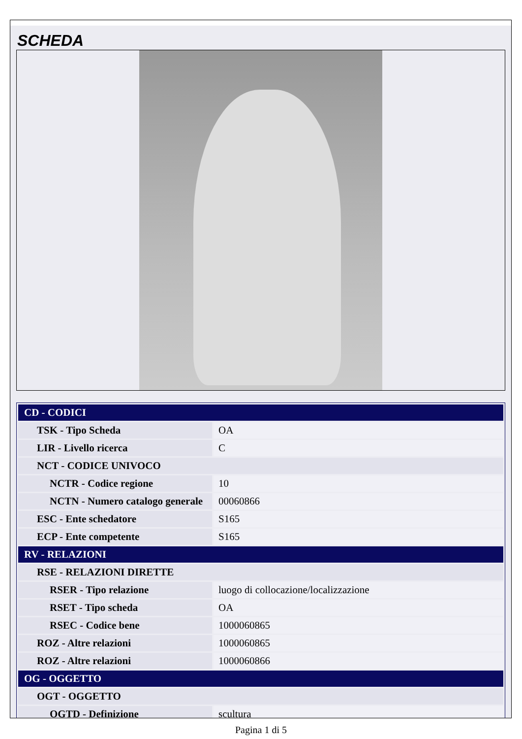SCHEDA
| CD - CODICI | |
| TSK - Tipo Scheda | OA |
| LIR - Livello ricerca | C |
| NCT - CODICE UNIVOCO | |
| NCTR - Codice regione | 10 |
| NCTN - Numero catalogo generale | 00060866 |
| ESC - Ente schedatore | S165 |
| ECP - Ente competente | S165 |
| RV - RELAZIONI | |
| RSE - RELAZIONI DIRETTE | |
| RSER - Tipo relazione | luogo di collocazione/localizzazione |
| RSET - Tipo scheda | OA |
| RSEC - Codice bene | 1000060865 |
| ROZ - Altre relazioni | 1000060865 |
| ROZ - Altre relazioni | 1000060866 |
| OG - OGGETTO | |
| OGT - OGGETTO | |
| OGTD - Definizione | scultura |
Pagina 1 di 5